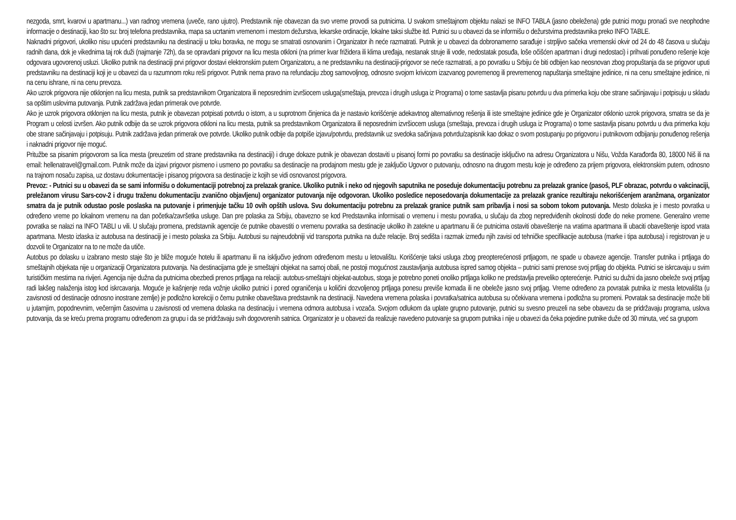nezgoda, smrt, kvarovi u apartmanu...) van radnog vremena (uveče, rano ujutro). Predstavnik nije obavezan da svo vreme provodi sa putnicima. U svakom smeštajnom objektu nalazi se INFO TABLA (jasno obeležena) gde putnici mogu pronaći sve neophodne informacije o destinaciji, kao što su: broj telefona predstavnika, mapa sa ucrtanim vremenom i mestom dežurstva, lekarske ordinacije, lokalne taksi službe itd. Putnici su u obavezi da se informišu o dežurstvima predstavnika preko INFO TABLE.
Naknadni prigovori, ukoliko nisu upućeni predstavniku na destinaciji u toku boravka, ne mogu se smatrati osnovanim i Organizator ih neće razmatrati. Putnik je u obavezi da dobronamerno sarađuje i strpljivo sačeka vremenski okvir od 24 do 48 časova u slučaju radnih dana, dok je vikednima taj rok duži (najmanje 72h), da se opravdani prigovor na licu mesta otkloni (na primer kvar frižidera ili klima uređaja, nestanak struje ili vode, nedostatak posuđa, loše očišćen apartman i drugi nedostaci) i prihvati ponuđeno rešenje koje odgovara ugovorenoj usluzi. Ukoliko putnik na destinaciji prvi prigovor dostavi elektronskim putem Organizatoru, a ne predstavniku na destinaciji-prigovor se neće razmatrati, a po povratku u Srbiju će biti odbijen kao neosnovan zbog propuštanja da se prigovor uputi predstavniku na destinaciji koji je u obavezi da u razumnom roku reši prigovor. Putnik nema pravo na refundaciju zbog samovoljnog, odnosno svojom krivicom izazvanog povremenog ili prevremenog napuštanja smeštajne jedinice, ni na cenu smeštajne jedinice, ni na cenu ishrane, ni na cenu prevoza.
Ako uzrok prigovora nije otklonjen na licu mesta, putnik sa predstavnikom Organizatora ili neposrednim izvršiocem usluga(smeštaja, prevoza i drugih usluga iz Programa) o tome sastavlja pisanu potvrdu u dva primerka koju obe strane sačinjavaju i potpisuju u skladu sa opštim uslovima putovanja. Putnik zadržava jedan primerak ove potvrde.
Ako je uzrok prigovora otklonjen na licu mesta, putnik je obavezan potpisati potvrdu o istom, a u suprotnom činjenica da je nastavio korišćenje adekavtnog alternativnog rešenja ili iste smeštajne jedinice gde je Organizator otklonio uzrok prigovora, smatra se da je Program u celosti izvršen. Ako putnik odbije da se uzrok prigovora otkloni na licu mesta, putnik sa predstavnikom Organizatora ili neposrednim izvršiocem usluga (smeštaja, prevoza i drugih usluga iz Programa) o tome sastavlja pisanu potvrdu u dva primerka koju obe strane sačinjavaju i potpisuju. Putnik zadržava jedan primerak ove potvrde. Ukoliko putnik odbije da potpiše izjavu/potvrdu, predstavnik uz svedoka sačinjava potvrdu/zapisnik kao dokaz o svom postupanju po prigovoru i putnikovom odbijanju ponuđenog rešenja i naknadni prigovor nije moguć.
Pritužbe sa pisanim prigovorom sa lica mesta (preuzetim od strane predstavnika na destinaciji) i druge dokaze putnik je obavezan dostaviti u pisanoj formi po povratku sa destinacije isključivo na adresu Organizatora u Nišu, Vožda Karađorđa 80, 18000 Niš ili na email: hellenatravel@gmail.com. Putnik može da izjavi prigovor pismeno i usmeno po povratku sa destinacije na prodajnom mestu gde je zaključio Ugovor o putovanju, odnosno na drugom mestu koje je određeno za prijem prigovora, elektronskim putem, odnosno na trajnom nosaču zapisa, uz dostavu dokumentacije i pisanog prigovora sa destinacije iz kojih se vidi osnovanost prigovora.
Prevoz: - Putnici su u obavezi da se sami informišu o dokumentaciji potrebnoj za prelazak granice. Ukoliko putnik i neko od njegovih saputnika ne poseduje dokumentaciju potrebnu za prelazak granice (pasoš, PLF obrazac, potvrdu o vakcinaciji, preležanom virusu Sars-cov-2 i drugu traženu dokumentaciju zvanično objavljenu) organizator putovanja nije odgovoran. Ukoliko posledice neposedovanja dokumentacije za prelazak granice rezultiraju nekorišćenjem aranžmana, organizator smatra da je putnik odustao posle poslaska na putovanje i primenjuje tačku 10 ovih opštih uslova. Svu dokumentaciju potrebnu za prelazak granice putnik sam pribavlja i nosi sa sobom tokom putovanja. Mesto dolaska je i mesto povratka u određeno vreme po lokalnom vremenu na dan početka/završetka usluge. Dan pre polaska za Srbiju, obavezno se kod Predstavnika informisati o vremenu i mestu povratka, u slučaju da zbog nepredviđenih okolnosti dođe do neke promene. Generalno vreme povratka se nalazi na INFO TABLI u vili. U slučaju promena, predstavnik agencije će putnike obavestiti o vremenu povratka sa destinacije ukoliko ih zatekne u apartmanu ili će putnicima ostaviti obaveštenje na vratima apartmana ili ubaciti obaveštenje ispod vrata apartmana. Mesto izlaska iz autobusa na destinaciji je i mesto polaska za Srbiju. Autobusi su najneudobniji vid transporta putnika na duže relacije. Broj sedišta i razmak između njih zavisi od tehničke specifikacije autobusa (marke i tipa autobusa) i registrovan je u dozvoli te Organizator na to ne može da utiče.
Autobus po dolasku u izabrano mesto staje što je bliže moguće hotelu ili apartmanu ili na isključivo jednom određenom mestu u letovalištu. Korišćenje taksi usluga zbog preopterećenosti prtljagom, ne spade u obaveze agencije. Transfer putnika i prtljaga do smeštajnih objekata nije u organizaciji Organizatora putovanja. Na destinacijama gde je smeštajni objekat na samoj obali, ne postoji mogućnost zaustavljanja autobusa ispred samog objekta – putnici sami prenose svoj prtljag do objekta. Putnici se iskrcavaju u svim turističkim mestima na rivijeri. Agencija nije dužna da putnicima obezbedi prenos prtljaga na relaciji: autobus-smeštajni objekat-autobus, stoga je potrebno poneti onoliko prtljaga koliko ne predstavlja preveliko opterećenje. Putnici su dužni da jasno obeleže svoj prtljag radi lakšeg nalaženja istog kod iskrcavanja. Moguće je kašnjenje reda vožnje ukoliko putnici i pored ograničenja u količini dozvoljenog prtljaga ponesu previše komada ili ne obeleže jasno svoj prtljag. Vreme određeno za povratak putnika iz mesta letovališta (u zavisnosti od destinacije odnosno inostrane zemlje) je podložno korekciji o čemu putnike obaveštava predstavnik na destinaciji. Navedena vremena polaska i povratka/satnica autobusa su očekivana vremena i podložna su promeni. Povratak sa destinacije može biti u jutarnjim, popodnevnim, večernjim časovima u zavisnosti od vremena dolaska na destinaciju i vremena odmora autobusa i vozača. Svojom odlukom da uplate grupno putovanje, putnici su svesno preuzeli na sebe obavezu da se pridržavaju programa, uslova putovanja, da se kreću prema programu određenom za grupu i da se pridržavaju svih dogovorenih satnica. Organizator je u obavezi da realizuje navedeno putovanje sa grupom putnika i nije u obavezi da čeka pojedine putnike duže od 30 minuta, već sa grupom